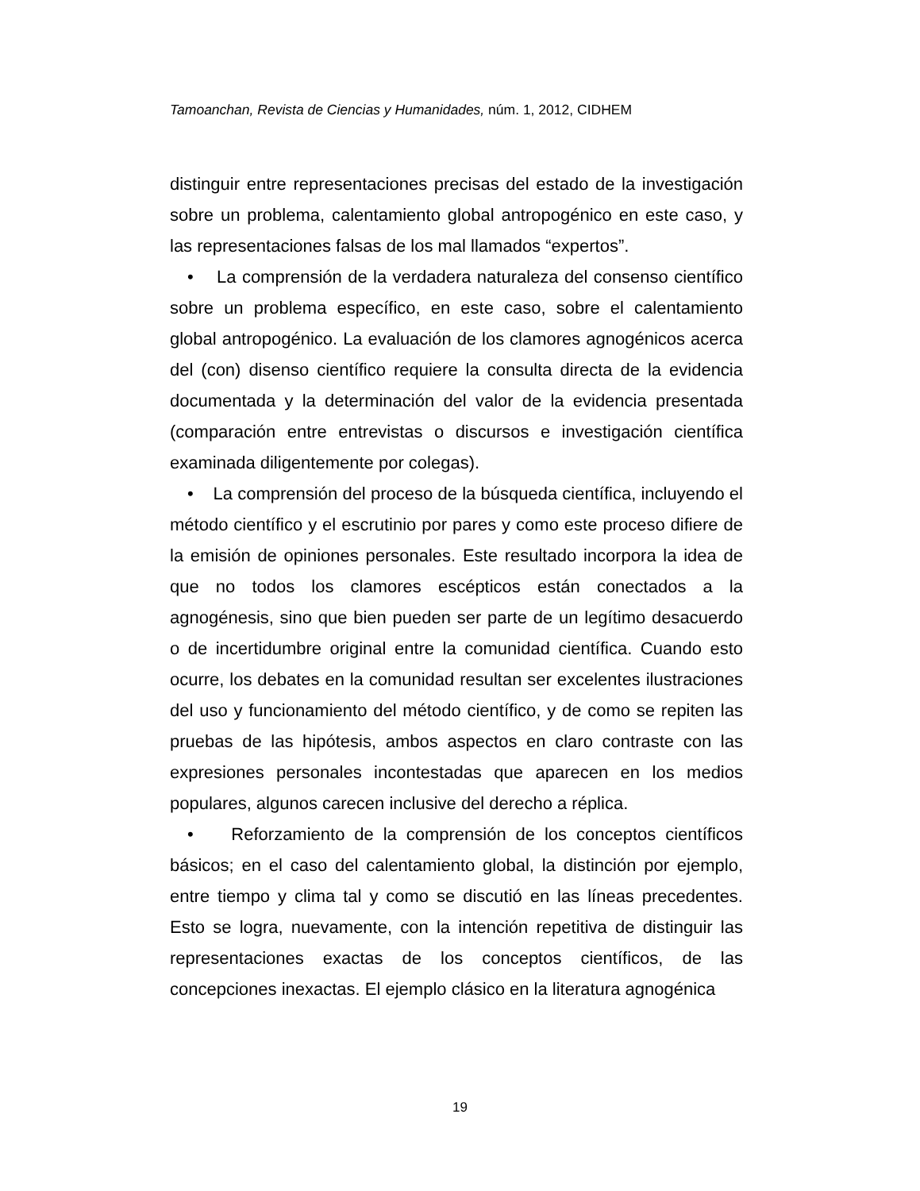Tamoanchan, Revista de Ciencias y Humanidades, núm. 1, 2012, CIDHEM
distinguir entre representaciones precisas del estado de la investigación sobre un problema, calentamiento global antropogénico en este caso, y las representaciones falsas de los mal llamados “expertos”.
• La comprensión de la verdadera naturaleza del consenso científico sobre un problema específico, en este caso, sobre el calentamiento global antropogénico. La evaluación de los clamores agnogénicos acerca del (con) disenso científico requiere la consulta directa de la evidencia documentada y la determinación del valor de la evidencia presentada (comparación entre entrevistas o discursos e investigación científica examinada diligentemente por colegas).
• La comprensión del proceso de la búsqueda científica, incluyendo el método científico y el escrutinio por pares y como este proceso difiere de la emisión de opiniones personales. Este resultado incorpora la idea de que no todos los clamores escépticos están conectados a la agnogénesis, sino que bien pueden ser parte de un legítimo desacuerdo o de incertidumbre original entre la comunidad científica. Cuando esto ocurre, los debates en la comunidad resultan ser excelentes ilustraciones del uso y funcionamiento del método científico, y de como se repiten las pruebas de las hipótesis, ambos aspectos en claro contraste con las expresiones personales incontestadas que aparecen en los medios populares, algunos carecen inclusive del derecho a réplica.
• Reforzamiento de la comprensión de los conceptos científicos básicos; en el caso del calentamiento global, la distinción por ejemplo, entre tiempo y clima tal y como se discutió en las líneas precedentes. Esto se logra, nuevamente, con la intención repetitiva de distinguir las representaciones exactas de los conceptos científicos, de las concepciones inexactas. El ejemplo clásico en la literatura agnogénica
19